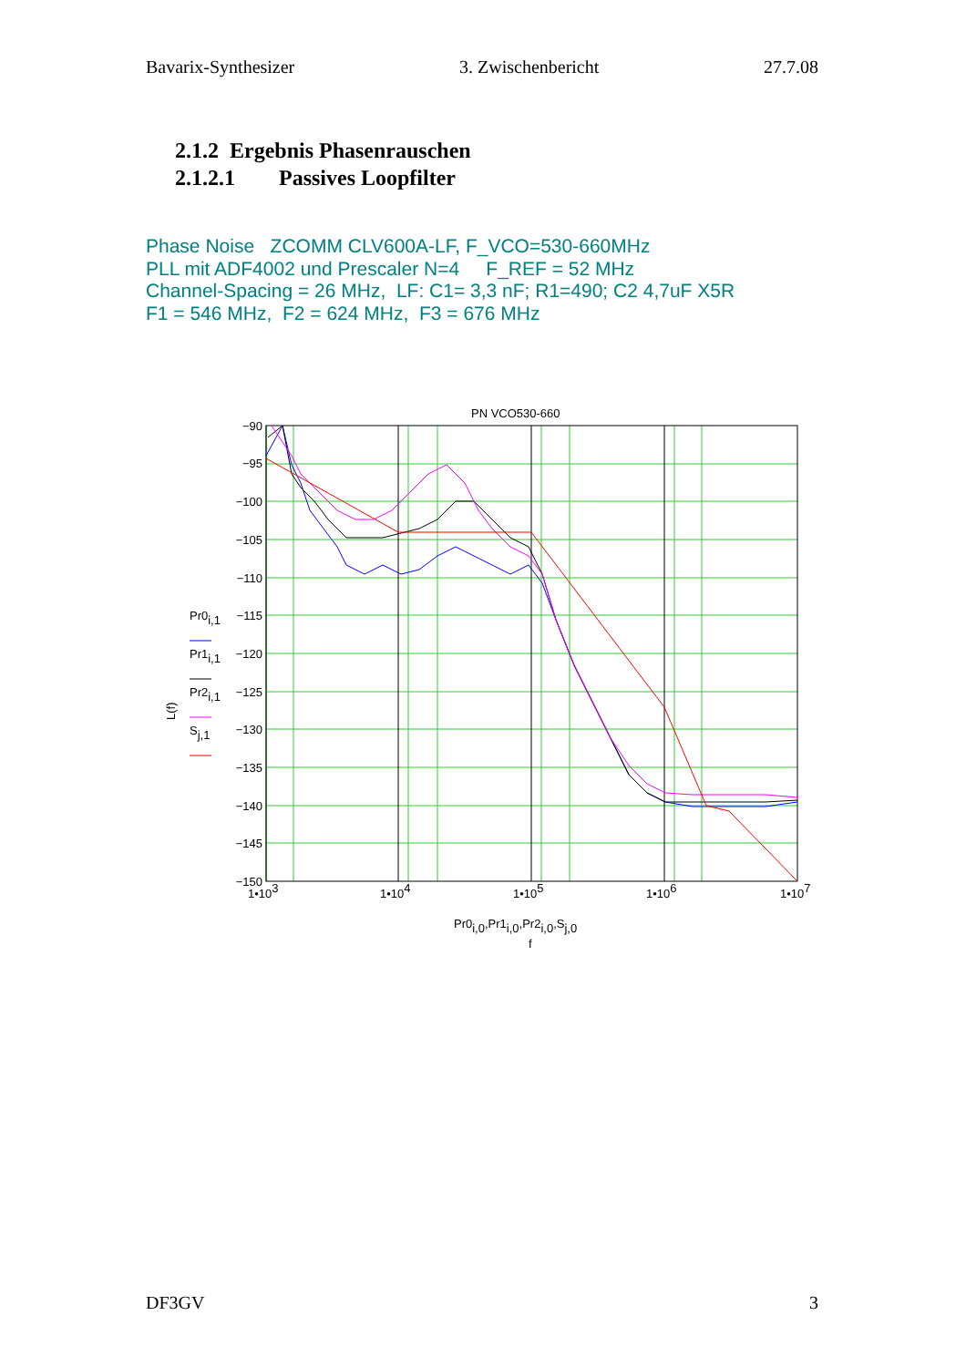Bavarix-Synthesizer 3. Zwischenbericht 27.7.08
2.1.2 Ergebnis Phasenrauschen
2.1.2.1 Passives Loopfilter
Phase Noise ZCOMM CLV600A-LF, F_VCO=530-660MHz
PLL mit ADF4002 und Prescaler N=4 F_REF = 52 MHz
Channel-Spacing = 26 MHz, LF: C1= 3,3 nF; R1=490; C2 4,7uF X5R
F1 = 546 MHz, F2 = 624 MHz, F3 = 676 MHz
PN VCO530-660
−90
−95
−100
−105
−110
−115
−120
−125
−130
−135
−140
−145
−150
1•103
1•104
1•105
1•106
1•107
Pr0i,0,Pr1i,0,Pr2i,0,Sj,0
f
L(f)
Pr0i,1
Pr1i,1
Pr2i,1
Sj,1
DF3GV 3